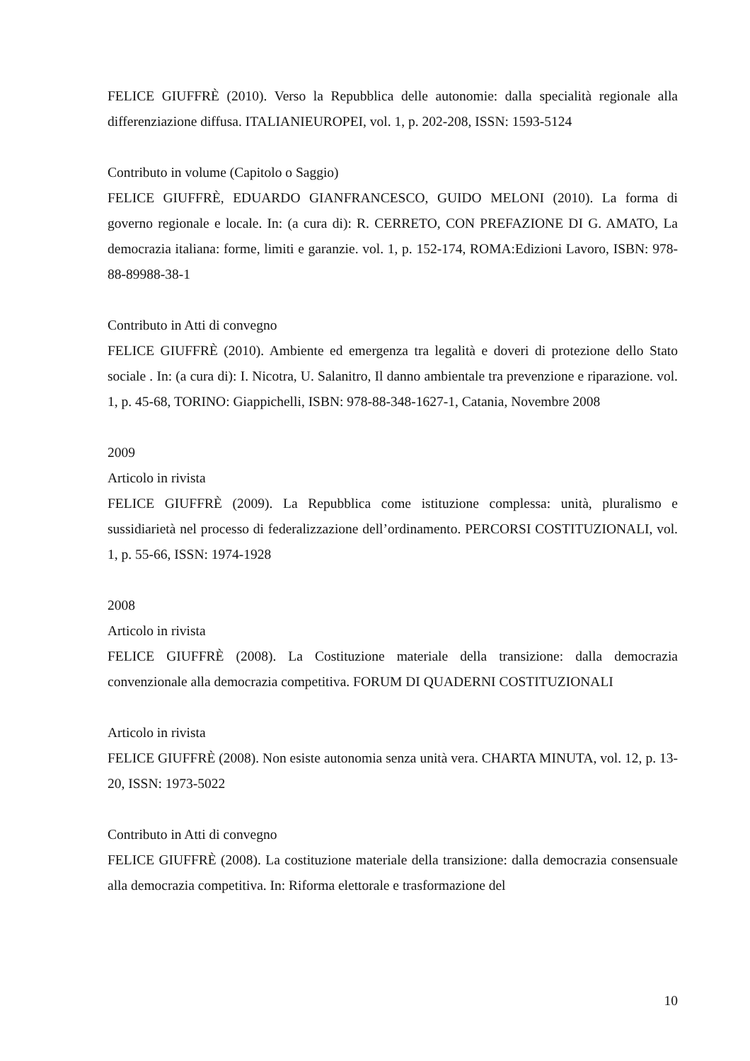FELICE GIUFFRÈ (2010). Verso la Repubblica delle autonomie: dalla specialità regionale alla differenziazione diffusa. ITALIANIEUROPEI, vol. 1, p. 202-208, ISSN: 1593-5124
Contributo in volume (Capitolo o Saggio)
FELICE GIUFFRÈ, EDUARDO GIANFRANCESCO, GUIDO MELONI (2010). La forma di governo regionale e locale. In: (a cura di): R. CERRETO, CON PREFAZIONE DI G. AMATO, La democrazia italiana: forme, limiti e garanzie. vol. 1, p. 152-174, ROMA:Edizioni Lavoro, ISBN: 978-88-89988-38-1
Contributo in Atti di convegno
FELICE GIUFFRÈ (2010). Ambiente ed emergenza tra legalità e doveri di protezione dello Stato sociale . In: (a cura di): I. Nicotra, U. Salanitro, Il danno ambientale tra prevenzione e riparazione. vol. 1, p. 45-68, TORINO: Giappichelli, ISBN: 978-88-348-1627-1, Catania, Novembre 2008
2009
Articolo in rivista
FELICE GIUFFRÈ (2009). La Repubblica come istituzione complessa: unità, pluralismo e sussidiarietà nel processo di federalizzazione dell’ordinamento. PERCORSI COSTITUZIONALI, vol. 1, p. 55-66, ISSN: 1974-1928
2008
Articolo in rivista
FELICE GIUFFRÈ (2008). La Costituzione materiale della transizione: dalla democrazia convenzionale alla democrazia competitiva. FORUM DI QUADERNI COSTITUZIONALI
Articolo in rivista
FELICE GIUFFRÈ (2008). Non esiste autonomia senza unità vera. CHARTA MINUTA, vol. 12, p. 13-20, ISSN: 1973-5022
Contributo in Atti di convegno
FELICE GIUFFRÈ (2008). La costituzione materiale della transizione: dalla democrazia consensuale alla democrazia competitiva. In: Riforma elettorale e trasformazione del
10